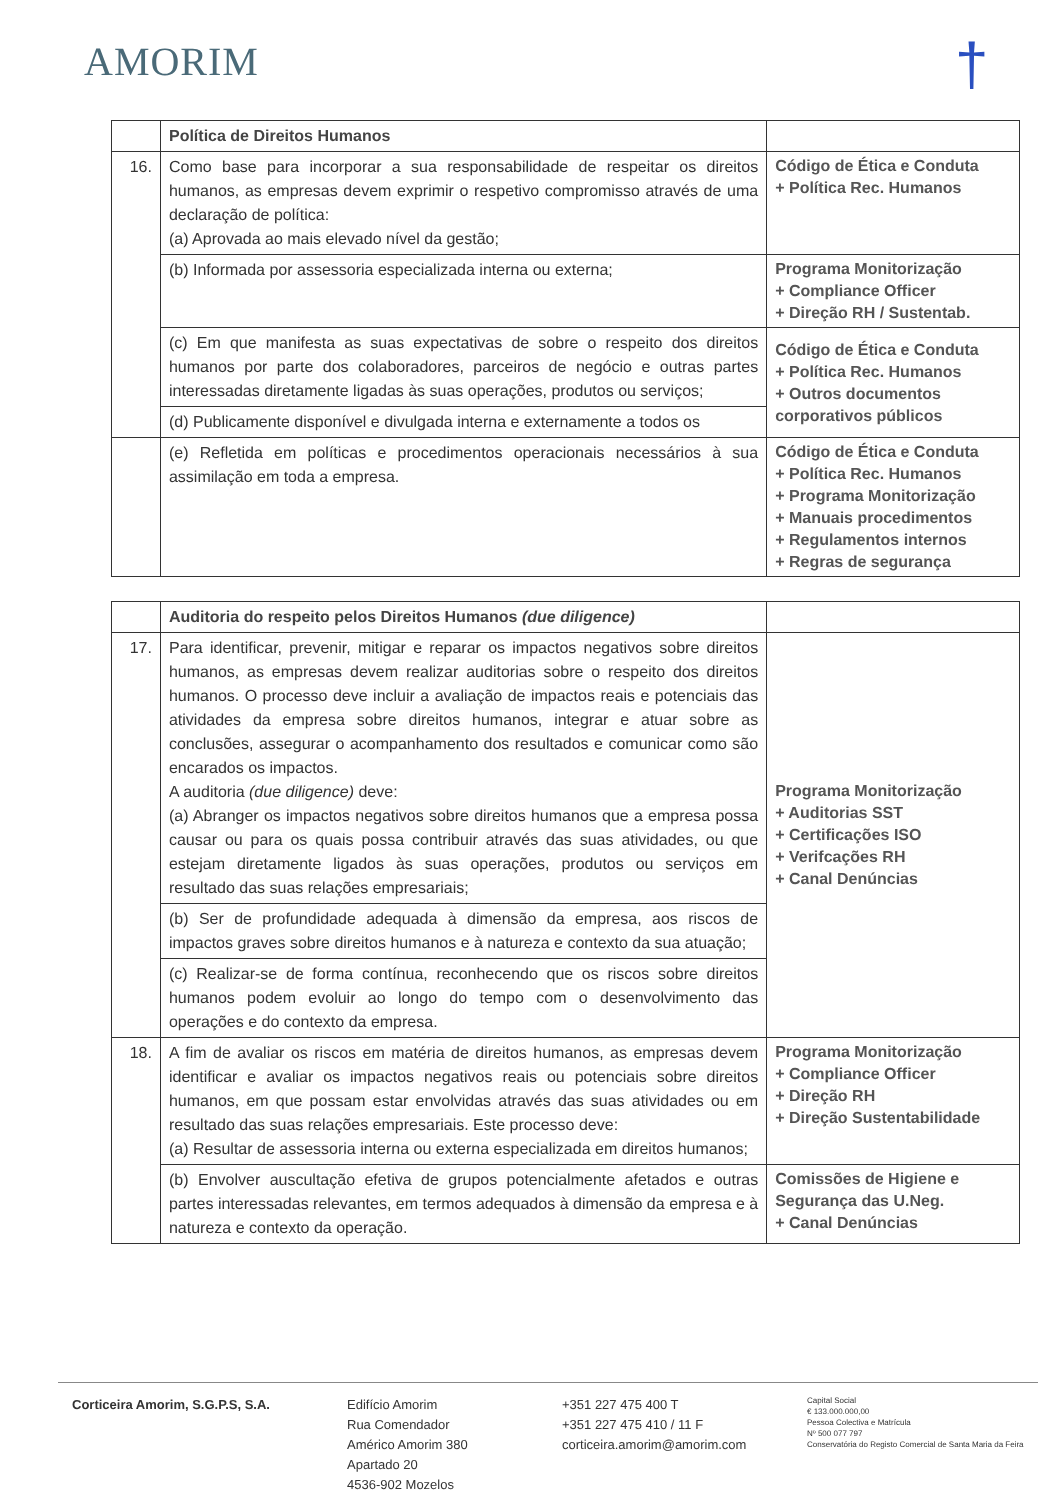AMORIM †
| | Política de Direitos Humanos | |
| 16. | Como base para incorporar a sua responsabilidade de respeitar os direitos humanos, as empresas devem exprimir o respetivo compromisso através de uma declaração de política: (a) Aprovada ao mais elevado nível da gestão; | Código de Ética e Conduta + Política Rec. Humanos |
| | (b) Informada por assessoria especializada interna ou externa; | Programa Monitorização + Compliance Officer + Direção RH / Sustentab. |
| | (c) Em que manifesta as suas expectativas de sobre o respeito dos direitos humanos por parte dos colaboradores, parceiros de negócio e outras partes interessadas diretamente ligadas às suas operações, produtos ou serviços; | Código de Ética e Conduta + Política Rec. Humanos + Outros documentos corporativos públicos |
| | (d) Publicamente disponível e divulgada interna e externamente a todos os | |
| | (e) Refletida em políticas e procedimentos operacionais necessários à sua assimilação em toda a empresa. | Código de Ética e Conduta + Política Rec. Humanos + Programa Monitorização + Manuais procedimentos + Regulamentos internos + Regras de segurança |
| | Auditoria do respeito pelos Direitos Humanos (due diligence) | |
| 17. | Para identificar, prevenir, mitigar e reparar os impactos negativos sobre direitos humanos, as empresas devem realizar auditorias sobre o respeito dos direitos humanos. O processo deve incluir a avaliação de impactos reais e potenciais das atividades da empresa sobre direitos humanos, integrar e atuar sobre as conclusões, assegurar o acompanhamento dos resultados e comunicar como são encarados os impactos. A auditoria (due diligence) deve: (a) Abranger os impactos negativos sobre direitos humanos que a empresa possa causar ou para os quais possa contribuir através das suas atividades, ou que estejam diretamente ligados às suas operações, produtos ou serviços em resultado das suas relações empresariais; | Programa Monitorização + Auditorias SST + Certificações ISO + Verifcações RH + Canal Denúncias |
| | (b) Ser de profundidade adequada à dimensão da empresa, aos riscos de impactos graves sobre direitos humanos e à natureza e contexto da sua atuação; | |
| | (c) Realizar-se de forma contínua, reconhecendo que os riscos sobre direitos humanos podem evoluir ao longo do tempo com o desenvolvimento das operações e do contexto da empresa. | |
| 18. | A fim de avaliar os riscos em matéria de direitos humanos, as empresas devem identificar e avaliar os impactos negativos reais ou potenciais sobre direitos humanos, em que possam estar envolvidas através das suas atividades ou em resultado das suas relações empresariais. Este processo deve: (a) Resultar de assessoria interna ou externa especializada em direitos humanos; | Programa Monitorização + Compliance Officer + Direção RH + Direção Sustentabilidade |
| | (b) Envolver auscultação efetiva de grupos potencialmente afetados e outras partes interessadas relevantes, em termos adequados à dimensão da empresa e à natureza e contexto da operação. | Comissões de Higiene e Segurança das U.Neg. + Canal Denúncias |
Corticeira Amorim, S.G.P.S, S.A. Edifício Amorim
Rua Comendador
Américo Amorim 380
Apartado 20
4536-902 Mozelos
+351 227 475 400 T
+351 227 475 410 / 11 F
corticeira.amorim@amorim.com
Capital Social
€ 133.000.000,00
Pessoa Colectiva e Matrícula
Nº 500 077 797
Conservatória do Registo Comercial de Santa Maria da Feira